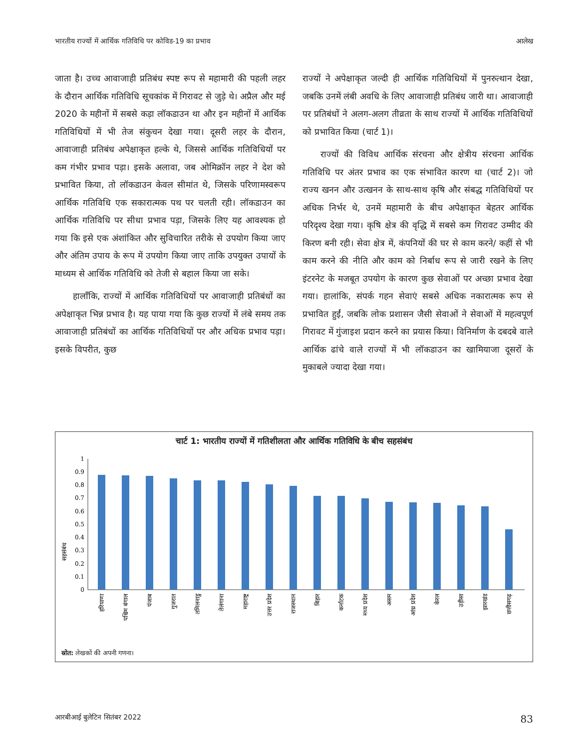भारतीय राज्यों में आर्थिक गतिविधि पर कोविड-19 का प्रभाव आलेख
जाता है। उच्च आवाजाही प्रतिबंध स्पष्ट रूप से महामारी की पहली लहर के दौरान आर्थिक गतिविधि सूचकांक में गिरावट से जुड़े थे। अप्रैल और मई 2020 के महीनों में सबसे कड़ा लॉकडाउन था और इन महीनों में आर्थिक गतिविधियों में भी तेज संकुचन देखा गया। दूसरी लहर के दौरान, आवाजाही प्रतिबंध अपेक्षाकृत हल्के थे, जिससे आर्थिक गतिविधियों पर कम गंभीर प्रभाव पड़ा। इसके अलावा, जब ओमिक्रॉन लहर ने देश को प्रभावित किया, तो लॉकडाउन केवल सीमांत थे, जिसके परिणामस्वरूप आर्थिक गतिविधि एक सकारात्मक पथ पर चलती रही। लॉकडाउन का आर्थिक गतिविधि पर सीधा प्रभाव पड़ा, जिसके लिए यह आवश्यक हो गया कि इसे एक अंशांकित और सुविचारित तरीके से उपयोग किया जाए और अंतिम उपाय के रूप में उपयोग किया जाए ताकि उपयुक्त उपायों के माध्यम से आर्थिक गतिविधि को तेजी से बहाल किया जा सके।
हालाँकि, राज्यों में आर्थिक गतिविधियों पर आवाजाही प्रतिबंधों का अपेक्षाकृत भिन्न प्रभाव है। यह पाया गया कि कुछ राज्यों में लंबे समय तक आवाजाही प्रतिबंधों का आर्थिक गतिविधियों पर और अधिक प्रभाव पड़ा। इसके विपरीत, कुछ
राज्यों ने अपेक्षाकृत जल्दी ही आर्थिक गतिविधियों में पुनरुत्थान देखा, जबकि उनमें लंबी अवधि के लिए आवाजाही प्रतिबंध जारी था। आवाजाही पर प्रतिबंधों ने अलग-अलग तीव्रता के साथ राज्यों में आर्थिक गतिविधियों को प्रभावित किया (चार्ट 1)।
राज्यों की विविध आर्थिक संरचना और क्षेत्रीय संरचना आर्थिक गतिविधि पर अंतर प्रभाव का एक संभावित कारण था (चार्ट 2)। जो राज्य खनन और उत्खनन के साथ-साथ कृषि और संबद्ध गतिविधियों पर अधिक निर्भर थे, उनमें महामारी के बीच अपेक्षाकृत बेहतर आर्थिक परिदृश्य देखा गया। कृषि क्षेत्र की वृद्धि में सबसे कम गिरावट उम्मीद की किरण बनी रही। सेवा क्षेत्र में, कंपनियों की घर से काम करने/ कहीं से भी काम करने की नीति और काम को निर्बाध रूप से जारी रखने के लिए इंटरनेट के मजबूत उपयोग के कारण कुछ सेवाओं पर अच्छा प्रभाव देखा गया। हालांकि, संपर्क गहन सेवाएं सबसे अधिक नकारात्मक रूप से प्रभावित हुईं, जबकि लोक प्रशासन जैसी सेवाओं ने सेवाओं में महत्वपूर्ण गिरावट में गुंजाइश प्रदान करने का प्रयास किया। विनिर्माण के दबदबे वाले आर्थिक ढांचे वाले राज्यों में भी लॉकडाउन का खामियाजा दूसरों के मुकाबले ज्यादा देखा गया।
चार्ट 1: भारतीय राज्यों में गतिशीलता और आर्थिक गतिविधि के बीच सहसंबंध
सहसंबंध
0
0.1
0.2
0.3
0.4
0.5
0.6
0.7
0.8
0.9
1
हरियाणा
पश्चिम बंगाल
पंजाब
गुजरात
तमिलनाडु
तेलंगाना
महाराष्ट्र
उत्तर प्रदेश
राजस्थान
बिहार
कर्नाटक
मध्य प्रदेश
असम
आंध्र प्रदेश
केरल
उड़ीसा
झारखंड
छत्तीसगढ़
स्रोत: लेखकों की अपनी गणना।
आरबीआई बुलेटिन सितंबर 2022 83